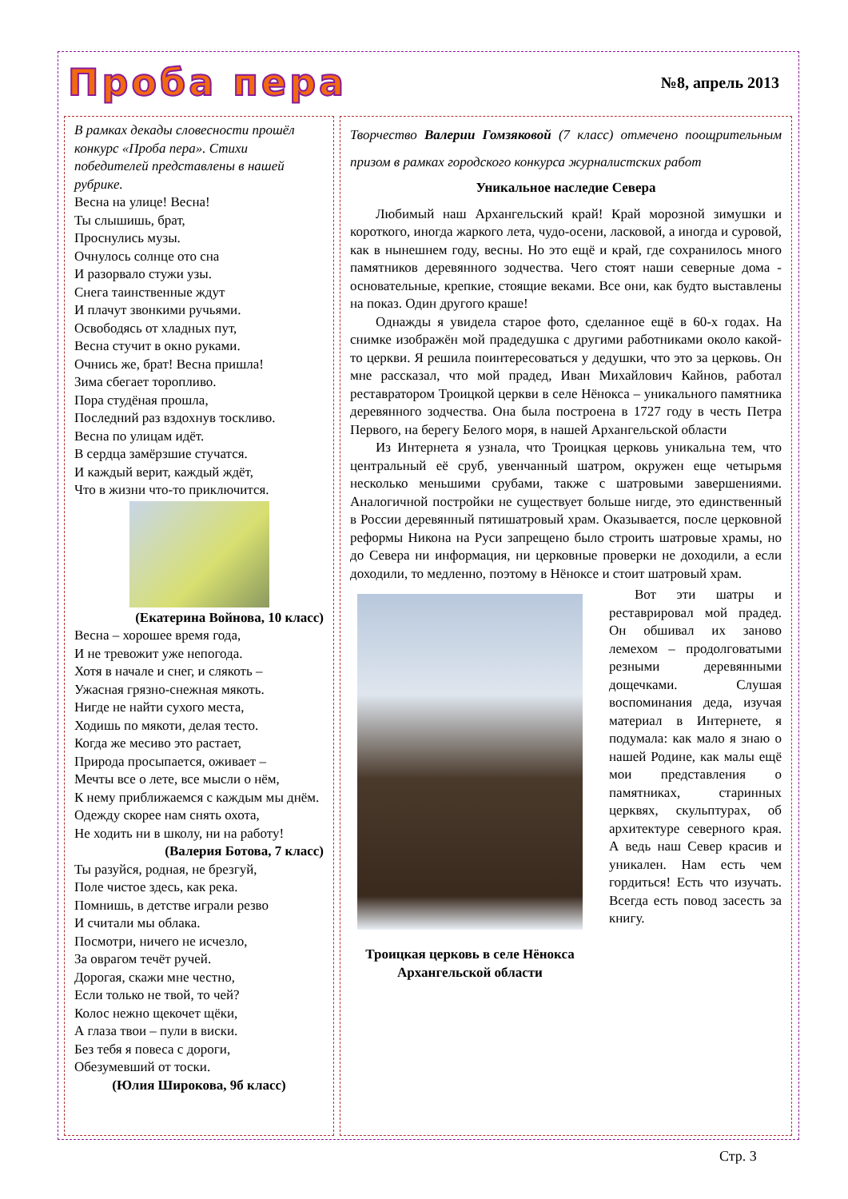Проба пера
№8, апрель 2013
В рамках декады словесности прошёл конкурс «Проба пера». Стихи победителей представлены в нашей рубрике.
Весна на улице! Весна!
Ты слышишь, брат,
Проснулись музы.
Очнулось солнце ото сна
И разорвало стужи узы.
Снега таинственные ждут
И плачут звонкими ручьями.
Освободясь от хладных пут,
Весна стучит в окно руками.
Очнись же, брат! Весна пришла!
Зима сбегает торопливо.
Пора студёная прошла,
Последний раз вздохнув тоскливо.
Весна по улицам идёт.
В сердца замёрзшие стучатся.
И каждый верит, каждый ждёт,
Что в жизни что-то приключится.
(Екатерина Войнова, 10 класс)
Весна – хорошее время года,
И не тревожит уже непогода.
Хотя в начале и снег, и слякоть –
Ужасная грязно-снежная мякоть.
Нигде не найти сухого места,
Ходишь по мякоти, делая тесто.
Когда же месиво это растает,
Природа просыпается, оживает –
Мечты все о лете, все мысли о нём,
К нему приближаемся с каждым мы днём.
Одежду скорее нам снять охота,
Не ходить ни в школу, ни на работу!
(Валерия Ботова, 7 класс)
Ты разуйся, родная, не брезгуй,
Поле чистое здесь, как река.
Помнишь, в детстве играли резво
И считали мы облака.
Посмотри, ничего не исчезло,
За оврагом течёт ручей.
Дорогая, скажи мне честно,
Если только не твой, то чей?
Колос нежно щекочет щёки,
А глаза твои – пули в виски.
Без тебя я повеса с дороги,
Обезумевший от тоски.
(Юлия Широкова, 9б класс)
Творчество Валерии Гомзяковой (7 класс) отмечено поощрительным призом в рамках городского конкурса журналистских работ
Уникальное наследие Севера
Любимый наш Архангельский край! Край морозной зимушки и короткого, иногда жаркого лета, чудо-осени, ласковой, а иногда и суровой, как в нынешнем году, весны. Но это ещё и край, где сохранилось много памятников деревянного зодчества. Чего стоят наши северные дома - основательные, крепкие, стоящие веками. Все они, как будто выставлены на показ. Один другого краше!
Однажды я увидела старое фото, сделанное ещё в 60-х годах. На снимке изображён мой прадедушка с другими работниками около какой-то церкви. Я решила поинтересоваться у дедушки, что это за церковь. Он мне рассказал, что мой прадед, Иван Михайлович Кайнов, работал реставратором Троицкой церкви в селе Нёнокса – уникального памятника деревянного зодчества. Она была построена в 1727 году в честь Петра Первого, на берегу Белого моря, в нашей Архангельской области
Из Интернета я узнала, что Троицкая церковь уникальна тем, что центральный её сруб, увенчанный шатром, окружен еще четырьмя несколько меньшими срубами, также с шатровыми завершениями. Аналогичной постройки не существует больше нигде, это единственный в России деревянный пятишатровый храм. Оказывается, после церковной реформы Никона на Руси запрещено было строить шатровые храмы, но до Севера ни информация, ни церковные проверки не доходили, а если доходили, то медленно, поэтому в Нёноксе и стоит шатровый храм.
Троицкая церковь в селе Нёнокса Архангельской области
Вот эти шатры и реставрировал мой прадед. Он обшивал их заново лемехом – продолговатыми резными деревянными дощечками. Слушая воспоминания деда, изучая материал в Интернете, я подумала: как мало я знаю о нашей Родине, как малы ещё мои представления о памятниках, старинных церквях, скульптурах, об архитектуре северного края. А ведь наш Север красив и уникален. Нам есть чем гордиться! Есть что изучать. Всегда есть повод засесть за книгу.
Стр. 3